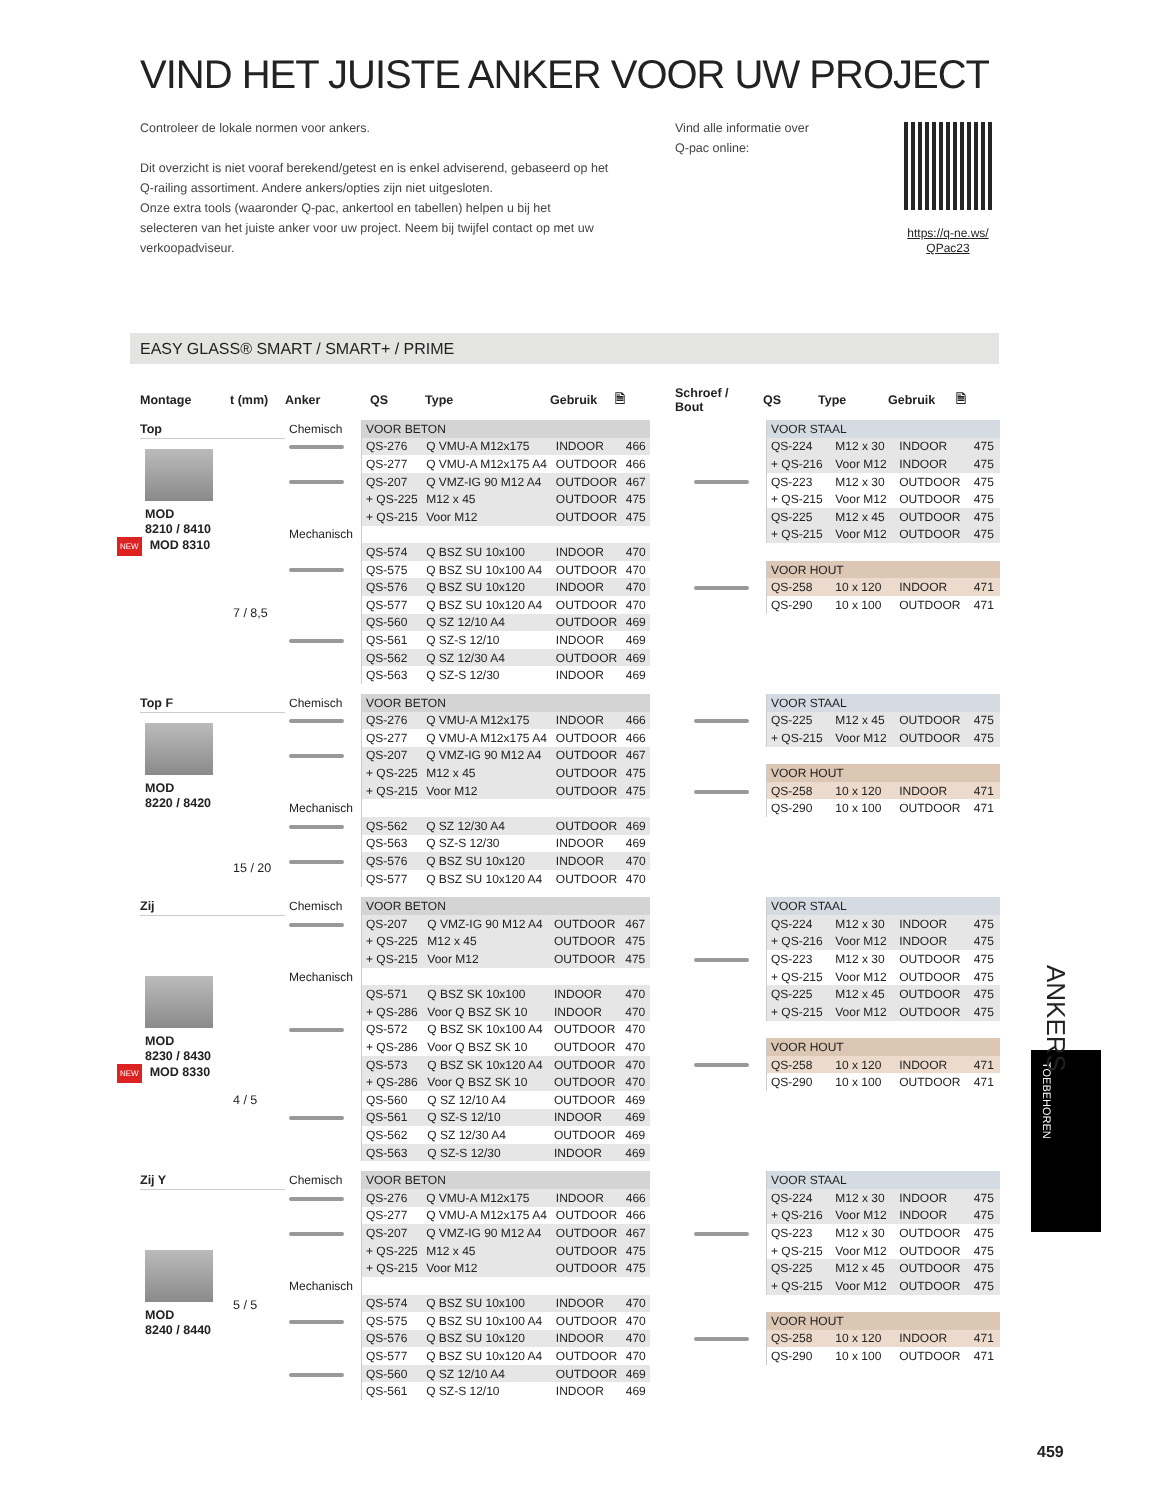VIND HET JUISTE ANKER VOOR UW PROJECT
Controleer de lokale normen voor ankers.
Dit overzicht is niet vooraf berekend/getest en is enkel adviserend, gebaseerd op het Q-railing assortiment. Andere ankers/opties zijn niet uitgesloten.
Onze extra tools (waaronder Q-pac, ankertool en tabellen) helpen u bij het selecteren van het juiste anker voor uw project. Neem bij twijfel contact op met uw verkoopadviseur.
Vind alle informatie over
Q-pac online:
https://q-ne.ws/
QPac23
EASY GLASS® SMART / SMART+ / PRIME
Montage t (mm) Anker QS Type Gebruik 🗎 Schroef /
Bout QS Type Gebruik 🗎
Top
MOD
8210 / 8410
NEW MOD 8310
7 / 8,5
| Chemisch | VOOR BETON | | | |
| | QS-276 | Q VMU-A M12x175 | INDOOR | 466 |
| | QS-277 | Q VMU-A M12x175 A4 | OUTDOOR | 466 |
| | QS-207 | Q VMZ-IG 90 M12 A4 | OUTDOOR | 467 |
| | + QS-225 | M12 x 45 | OUTDOOR | 475 |
| | + QS-215 | Voor M12 | OUTDOOR | 475 |
| Mechanisch | | | | |
| | QS-574 | Q BSZ SU 10x100 | INDOOR | 470 |
| | QS-575 | Q BSZ SU 10x100 A4 | OUTDOOR | 470 |
| | QS-576 | Q BSZ SU 10x120 | INDOOR | 470 |
| | QS-577 | Q BSZ SU 10x120 A4 | OUTDOOR | 470 |
| | QS-560 | Q SZ 12/10 A4 | OUTDOOR | 469 |
| | QS-561 | Q SZ-S 12/10 | INDOOR | 469 |
| | QS-562 | Q SZ 12/30 A4 | OUTDOOR | 469 |
| | QS-563 | Q SZ-S 12/30 | INDOOR | 469 |
| | VOOR STAAL | | | |
| | QS-224 | M12 x 30 | INDOOR | 475 |
| | + QS-216 | Voor M12 | INDOOR | 475 |
| | QS-223 | M12 x 30 | OUTDOOR | 475 |
| | + QS-215 | Voor M12 | OUTDOOR | 475 |
| | QS-225 | M12 x 45 | OUTDOOR | 475 |
| | + QS-215 | Voor M12 | OUTDOOR | 475 |
| | VOOR HOUT | | | |
| | QS-258 | 10 x 120 | INDOOR | 471 |
| | QS-290 | 10 x 100 | OUTDOOR | 471 |
Top F
MOD
8220 / 8420
15 / 20
| Chemisch | VOOR BETON | | | |
| | QS-276 | Q VMU-A M12x175 | INDOOR | 466 |
| | QS-277 | Q VMU-A M12x175 A4 | OUTDOOR | 466 |
| | QS-207 | Q VMZ-IG 90 M12 A4 | OUTDOOR | 467 |
| | + QS-225 | M12 x 45 | OUTDOOR | 475 |
| | + QS-215 | Voor M12 | OUTDOOR | 475 |
| Mechanisch | | | | |
| | QS-562 | Q SZ 12/30 A4 | OUTDOOR | 469 |
| | QS-563 | Q SZ-S 12/30 | INDOOR | 469 |
| | QS-576 | Q BSZ SU 10x120 | INDOOR | 470 |
| | QS-577 | Q BSZ SU 10x120 A4 | OUTDOOR | 470 |
| | VOOR STAAL | | | |
| | QS-225 | M12 x 45 | OUTDOOR | 475 |
| | + QS-215 | Voor M12 | OUTDOOR | 475 |
| | VOOR HOUT | | | |
| | QS-258 | 10 x 120 | INDOOR | 471 |
| | QS-290 | 10 x 100 | OUTDOOR | 471 |
Zij
MOD
8230 / 8430
NEW MOD 8330
4 / 5
| Chemisch | VOOR BETON | | | |
| | QS-207 | Q VMZ-IG 90 M12 A4 | OUTDOOR | 467 |
| | + QS-225 | M12 x 45 | OUTDOOR | 475 |
| | + QS-215 | Voor M12 | OUTDOOR | 475 |
| Mechanisch | | | | |
| | QS-571 | Q BSZ SK 10x100 | INDOOR | 470 |
| | + QS-286 | Voor Q BSZ SK 10 | INDOOR | 470 |
| | QS-572 | Q BSZ SK 10x100 A4 | OUTDOOR | 470 |
| | + QS-286 | Voor Q BSZ SK 10 | OUTDOOR | 470 |
| | QS-573 | Q BSZ SK 10x120 A4 | OUTDOOR | 470 |
| | + QS-286 | Voor Q BSZ SK 10 | OUTDOOR | 470 |
| | QS-560 | Q SZ 12/10 A4 | OUTDOOR | 469 |
| | QS-561 | Q SZ-S 12/10 | INDOOR | 469 |
| | QS-562 | Q SZ 12/30 A4 | OUTDOOR | 469 |
| | QS-563 | Q SZ-S 12/30 | INDOOR | 469 |
| | VOOR STAAL | | | |
| | QS-224 | M12 x 30 | INDOOR | 475 |
| | + QS-216 | Voor M12 | INDOOR | 475 |
| | QS-223 | M12 x 30 | OUTDOOR | 475 |
| | + QS-215 | Voor M12 | OUTDOOR | 475 |
| | QS-225 | M12 x 45 | OUTDOOR | 475 |
| | + QS-215 | Voor M12 | OUTDOOR | 475 |
| | VOOR HOUT | | | |
| | QS-258 | 10 x 120 | INDOOR | 471 |
| | QS-290 | 10 x 100 | OUTDOOR | 471 |
Zij Y
MOD
8240 / 8440
5 / 5
| Chemisch | VOOR BETON | | | |
| | QS-276 | Q VMU-A M12x175 | INDOOR | 466 |
| | QS-277 | Q VMU-A M12x175 A4 | OUTDOOR | 466 |
| | QS-207 | Q VMZ-IG 90 M12 A4 | OUTDOOR | 467 |
| | + QS-225 | M12 x 45 | OUTDOOR | 475 |
| | + QS-215 | Voor M12 | OUTDOOR | 475 |
| Mechanisch | | | | |
| | QS-574 | Q BSZ SU 10x100 | INDOOR | 470 |
| | QS-575 | Q BSZ SU 10x100 A4 | OUTDOOR | 470 |
| | QS-576 | Q BSZ SU 10x120 | INDOOR | 470 |
| | QS-577 | Q BSZ SU 10x120 A4 | OUTDOOR | 470 |
| | QS-560 | Q SZ 12/10 A4 | OUTDOOR | 469 |
| | QS-561 | Q SZ-S 12/10 | INDOOR | 469 |
| | VOOR STAAL | | | |
| | QS-224 | M12 x 30 | INDOOR | 475 |
| | + QS-216 | Voor M12 | INDOOR | 475 |
| | QS-223 | M12 x 30 | OUTDOOR | 475 |
| | + QS-215 | Voor M12 | OUTDOOR | 475 |
| | QS-225 | M12 x 45 | OUTDOOR | 475 |
| | + QS-215 | Voor M12 | OUTDOOR | 475 |
| | VOOR HOUT | | | |
| | QS-258 | 10 x 120 | INDOOR | 471 |
| | QS-290 | 10 x 100 | OUTDOOR | 471 |
TOEBEHOREN
ANKERS
459